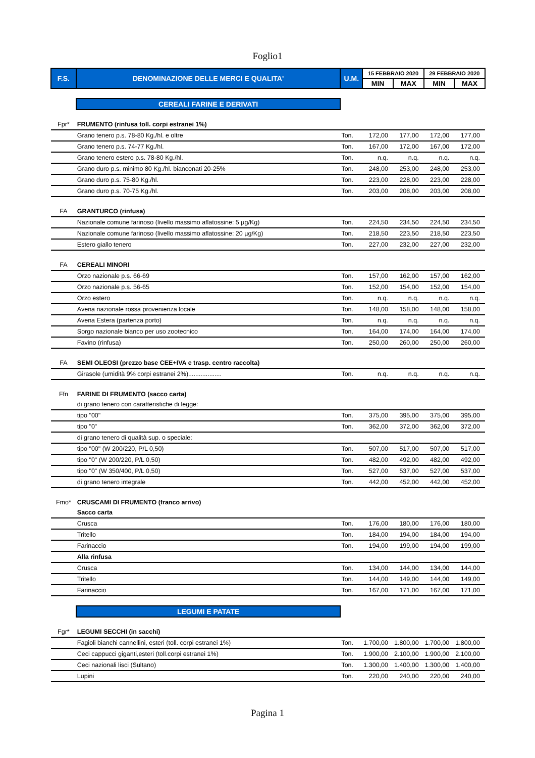Foglio1
| F.S. | DENOMINAZIONE DELLE MERCI E QUALITA' | U.M. | 15 FEBBRAIO 2020 | | 29 FEBBRAIO 2020 | |
| --- | --- | --- | --- | --- | --- | --- |
| | | | MIN | MAX | MIN | MAX |
| | CEREALI FARINE E DERIVATI | | | | | |
| Fpr* | FRUMENTO (rinfusa toll. corpi estranei 1%) | | | | | |
| | Grano tenero p.s. 78-80 Kg./hl. e oltre | Ton. | 172,00 | 177,00 | 172,00 | 177,00 |
| | Grano tenero p.s. 74-77 Kg./hl. | Ton. | 167,00 | 172,00 | 167,00 | 172,00 |
| | Grano tenero estero p.s. 78-80 Kg./hl. | Ton. | n.q. | n.q. | n.q. | n.q. |
| | Grano duro p.s. minimo 80 Kg./hl. bianconati 20-25% | Ton. | 248,00 | 253,00 | 248,00 | 253,00 |
| | Grano duro p.s. 75-80 Kg./hl. | Ton. | 223,00 | 228,00 | 223,00 | 228,00 |
| | Grano duro p.s. 70-75 Kg./hl. | Ton. | 203,00 | 208,00 | 203,00 | 208,00 |
| FA | GRANTURCO (rinfusa) | | | | | |
| | Nazionale comune farinoso (livello massimo aflatossine: 5 µg/Kg) | Ton. | 224,50 | 234,50 | 224,50 | 234,50 |
| | Nazionale comune farinoso (livello massimo aflatossine: 20 µg/Kg) | Ton. | 218,50 | 223,50 | 218,50 | 223,50 |
| | Estero giallo tenero | Ton. | 227,00 | 232,00 | 227,00 | 232,00 |
| FA | CEREALI MINORI | | | | | |
| | Orzo nazionale p.s. 66-69 | Ton. | 157,00 | 162,00 | 157,00 | 162,00 |
| | Orzo nazionale p.s. 56-65 | Ton. | 152,00 | 154,00 | 152,00 | 154,00 |
| | Orzo estero | Ton. | n.q. | n.q. | n.q. | n.q. |
| | Avena nazionale rossa provenienza locale | Ton. | 148,00 | 158,00 | 148,00 | 158,00 |
| | Avena Estera (partenza porto) | Ton. | n.q. | n.q. | n.q. | n.q. |
| | Sorgo nazionale bianco per uso zootecnico | Ton. | 164,00 | 174,00 | 164,00 | 174,00 |
| | Favino (rinfusa) | Ton. | 250,00 | 260,00 | 250,00 | 260,00 |
| FA | SEMI OLEOSI (prezzo base CEE+IVA e trasp. centro raccolta) | | | | | |
| | Girasole (umidità 9% corpi estranei 2%)................... | Ton. | n.q. | n.q. | n.q. | n.q. |
| Ffn | FARINE DI FRUMENTO (sacco carta) | | | | | |
| | di grano tenero con caratteristiche di legge: | | | | | |
| | tipo "00" | Ton. | 375,00 | 395,00 | 375,00 | 395,00 |
| | tipo "0" | Ton. | 362,00 | 372,00 | 362,00 | 372,00 |
| | di grano tenero di qualità sup. o speciale: | | | | | |
| | tipo "00" (W 200/220, P/L 0,50) | Ton. | 507,00 | 517,00 | 507,00 | 517,00 |
| | tipo "0" (W 200/220, P/L 0,50) | Ton. | 482,00 | 492,00 | 482,00 | 492,00 |
| | tipo "0" (W 350/400, P/L 0,50) | Ton. | 527,00 | 537,00 | 527,00 | 537,00 |
| | di grano tenero integrale | Ton. | 442,00 | 452,00 | 442,00 | 452,00 |
| Fmo* | CRUSCAMI DI FRUMENTO (franco arrivo) | | | | | |
| | Sacco carta | | | | | |
| | Crusca | Ton. | 176,00 | 180,00 | 176,00 | 180,00 |
| | Tritello | Ton. | 184,00 | 194,00 | 184,00 | 194,00 |
| | Farinaccio | Ton. | 194,00 | 199,00 | 194,00 | 199,00 |
| | Alla rinfusa | | | | | |
| | Crusca | Ton. | 134,00 | 144,00 | 134,00 | 144,00 |
| | Tritello | Ton. | 144,00 | 149,00 | 144,00 | 149,00 |
| | Farinaccio | Ton. | 167,00 | 171,00 | 167,00 | 171,00 |
| | LEGUMI E PATATE | | | | | |
| Fgr* | LEGUMI SECCHI (in sacchi) | | | | | |
| | Fagioli bianchi cannellini, esteri (toll. corpi estranei 1%) | Ton. | 1.700,00 | 1.800,00 | 1.700,00 | 1.800,00 |
| | Ceci cappucci giganti,esteri (toll.corpi estranei 1%) | Ton. | 1.900,00 | 2.100,00 | 1.900,00 | 2.100,00 |
| | Ceci nazionali lisci (Sultano) | Ton. | 1.300,00 | 1.400,00 | 1.300,00 | 1.400,00 |
| | Lupini | Ton. | 220,00 | 240,00 | 220,00 | 240,00 |
Pagina 1